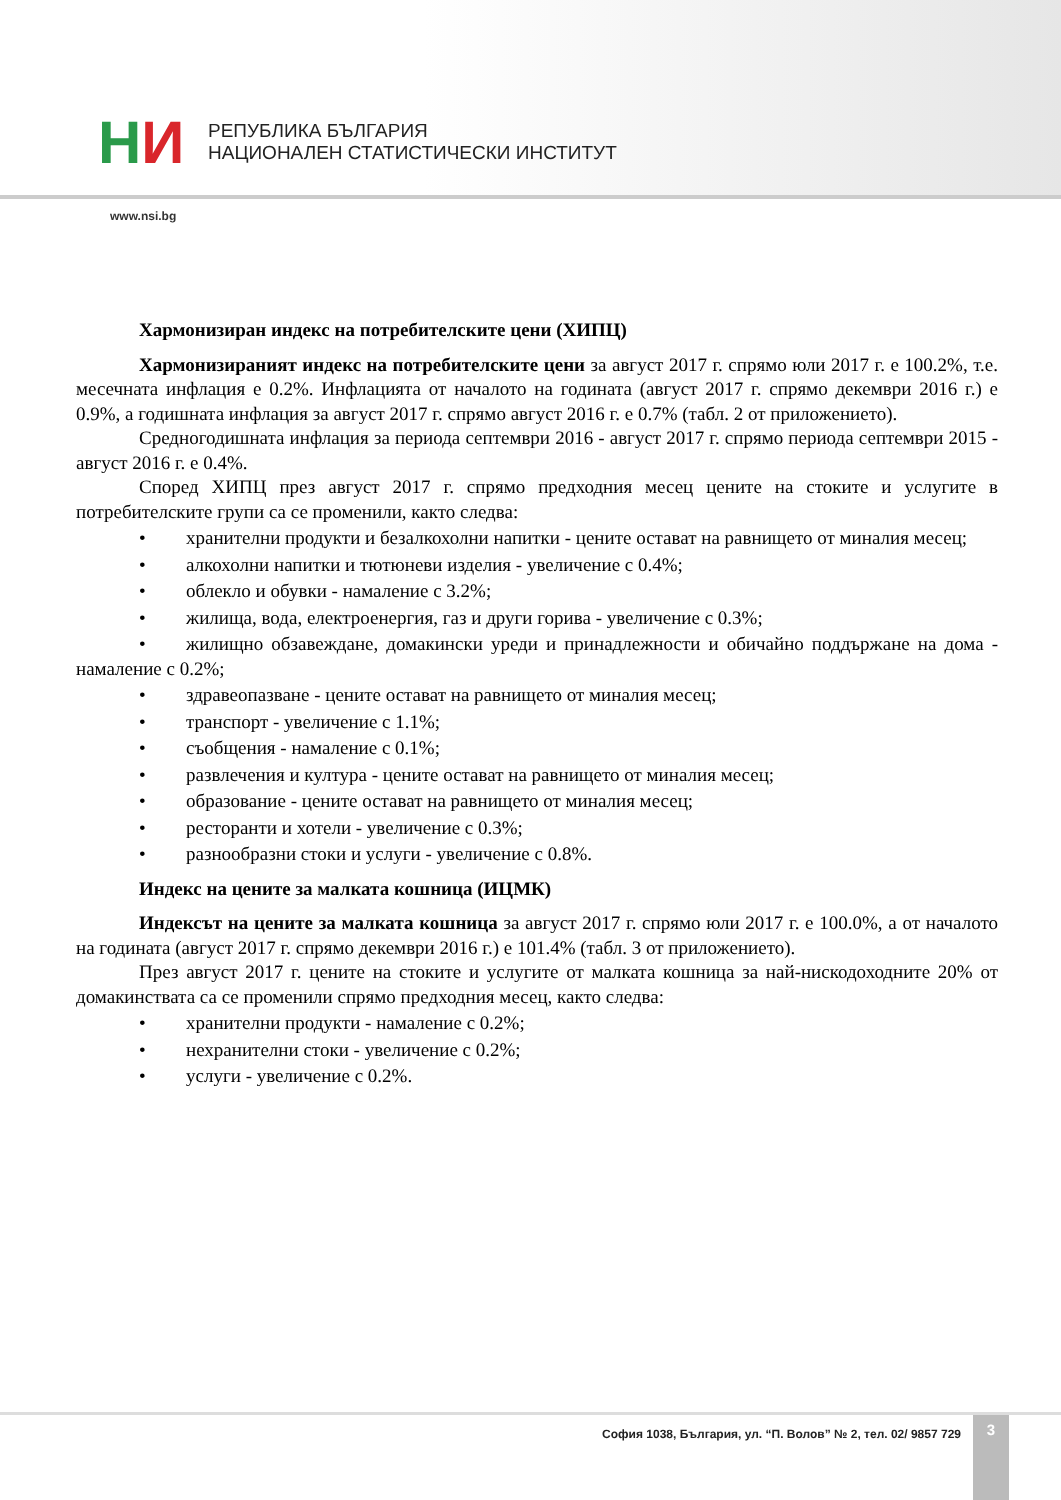HИ
РЕПУБЛИКА БЪЛГАРИЯ
НАЦИОНАЛЕН СТАТИСТИЧЕСКИ ИНСТИТУТ
www.nsi.bg
Хармонизиран индекс на потребителските цени (ХИПЦ)
Хармонизираният индекс на потребителските цени за август 2017 г. спрямо юли 2017 г. е 100.2%, т.е. месечната инфлация е 0.2%. Инфлацията от началото на годината (август 2017 г. спрямо декември 2016 г.) е 0.9%, а годишната инфлация за август 2017 г. спрямо август 2016 г. е 0.7% (табл. 2 от приложението).
Средногодишната инфлация за периода септември 2016 - август 2017 г. спрямо периода септември 2015 - август 2016 г. е 0.4%.
Според ХИПЦ през август 2017 г. спрямо предходния месец цените на стоките и услугите в потребителските групи са се променили, както следва:
• хранителни продукти и безалкохолни напитки - цените остават на равнището от миналия месец;
• алкохолни напитки и тютюневи изделия - увеличение с 0.4%;
• облекло и обувки - намаление с 3.2%;
• жилища, вода, електроенергия, газ и други горива - увеличение с 0.3%;
• жилищно обзавеждане, домакински уреди и принадлежности и обичайно поддържане на дома - намаление с 0.2%;
• здравеопазване - цените остават на равнището от миналия месец;
• транспорт - увеличение с 1.1%;
• съобщения - намаление с 0.1%;
• развлечения и култура - цените остават на равнището от миналия месец;
• образование - цените остават на равнището от миналия месец;
• ресторанти и хотели - увеличение с 0.3%;
• разнообразни стоки и услуги - увеличение с 0.8%.
Индекс на цените за малката кошница (ИЦМК)
Индексът на цените за малката кошница за август 2017 г. спрямо юли 2017 г. е 100.0%, а от началото на годината (август 2017 г. спрямо декември 2016 г.) е 101.4% (табл. 3 от приложението).
През август 2017 г. цените на стоките и услугите от малката кошница за най-нискодоходните 20% от домакинствата са се променили спрямо предходния месец, както следва:
• хранителни продукти - намаление с 0.2%;
• нехранителни стоки - увеличение с 0.2%;
• услуги - увеличение с 0.2%.
София 1038, България, ул. “П. Волов” № 2, тел. 02/ 9857 729
3